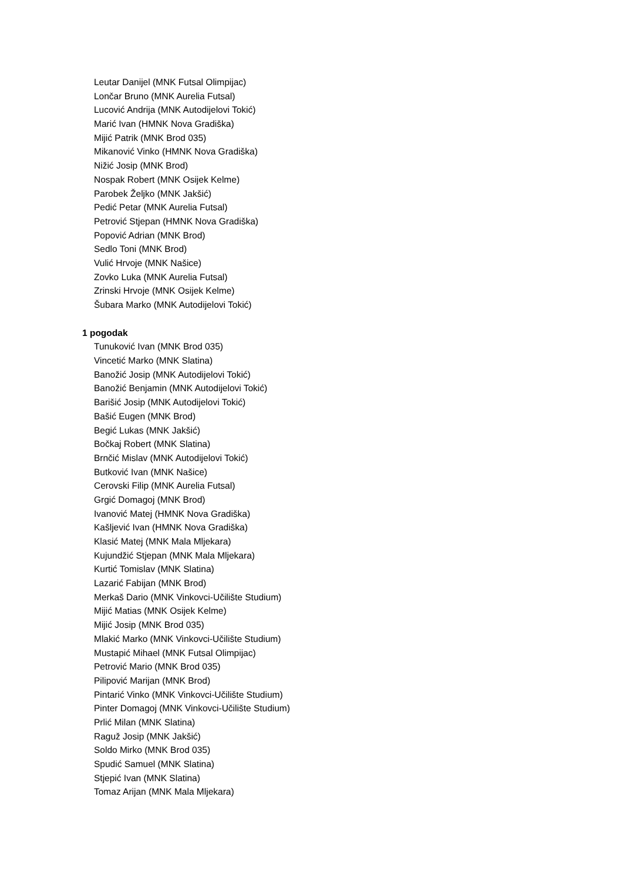Leutar Danijel (MNK Futsal Olimpijac)
Lončar Bruno (MNK Aurelia Futsal)
Lucović Andrija (MNK Autodijelovi Tokić)
Marić Ivan (HMNK Nova Gradiška)
Mijić Patrik (MNK Brod 035)
Mikanović Vinko (HMNK Nova Gradiška)
Nižić Josip (MNK Brod)
Nospak Robert (MNK Osijek Kelme)
Parobek Željko (MNK Jakšić)
Pedić Petar (MNK Aurelia Futsal)
Petrović Stjepan (HMNK Nova Gradiška)
Popović Adrian (MNK Brod)
Sedlo Toni (MNK Brod)
Vulić Hrvoje (MNK Našice)
Zovko Luka (MNK Aurelia Futsal)
Zrinski Hrvoje (MNK Osijek Kelme)
Šubara Marko (MNK Autodijelovi Tokić)
1 pogodak
Tunuković Ivan (MNK Brod 035)
Vincetić Marko (MNK Slatina)
Banožić Josip (MNK Autodijelovi Tokić)
Banožić Benjamin (MNK Autodijelovi Tokić)
Barišić Josip (MNK Autodijelovi Tokić)
Bašić Eugen (MNK Brod)
Begić Lukas (MNK Jakšić)
Bočkaj Robert (MNK Slatina)
Brnčić Mislav (MNK Autodijelovi Tokić)
Butković Ivan (MNK Našice)
Cerovski Filip (MNK Aurelia Futsal)
Grgić Domagoj (MNK Brod)
Ivanović Matej (HMNK Nova Gradiška)
Kašljević Ivan (HMNK Nova Gradiška)
Klasić Matej (MNK Mala Mljekara)
Kujundžić Stjepan (MNK Mala Mljekara)
Kurtić Tomislav (MNK Slatina)
Lazarić Fabijan (MNK Brod)
Merkaš Dario (MNK Vinkovci-Učilište Studium)
Mijić Matias (MNK Osijek Kelme)
Mijić Josip (MNK Brod 035)
Mlakić Marko (MNK Vinkovci-Učilište Studium)
Mustapić Mihael (MNK Futsal Olimpijac)
Petrović Mario (MNK Brod 035)
Pilipović Marijan (MNK Brod)
Pintarić Vinko (MNK Vinkovci-Učilište Studium)
Pinter Domagoj (MNK Vinkovci-Učilište Studium)
Prlić Milan (MNK Slatina)
Raguž Josip (MNK Jakšić)
Soldo Mirko (MNK Brod 035)
Spudić Samuel (MNK Slatina)
Stjepić Ivan (MNK Slatina)
Tomaz Arijan (MNK Mala Mljekara)